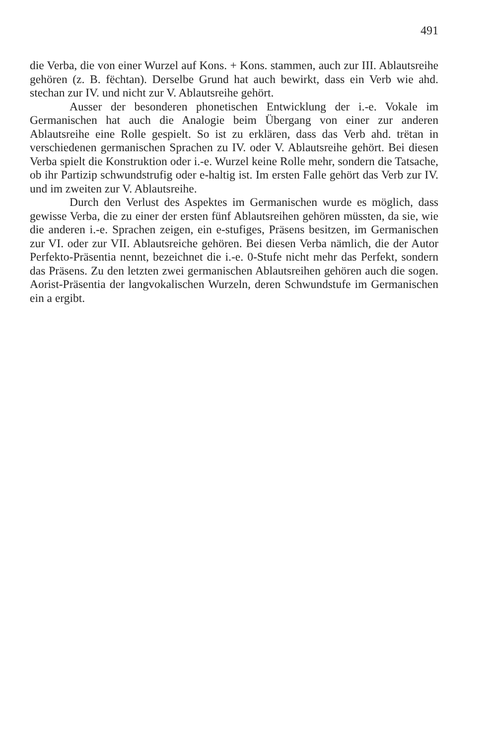491
die Verba, die von einer Wurzel auf Kons. + Kons. stammen, auch zur III. Ablautsreihe gehören (z. B. fëchtan). Derselbe Grund hat auch bewirkt, dass ein Verb wie ahd. stechan zur IV. und nicht zur V. Ablautsreihe gehört.
Ausser der besonderen phonetischen Entwicklung der i.-e. Vokale im Germanischen hat auch die Analogie beim Übergang von einer zur anderen Ablautsreihe eine Rolle gespielt. So ist zu erklären, dass das Verb ahd. trëtan in verschiedenen germanischen Sprachen zu IV. oder V. Ablautsreihe gehört. Bei diesen Verba spielt die Konstruktion oder i.-e. Wurzel keine Rolle mehr, sondern die Tatsache, ob ihr Partizip schwundstrufig oder e-haltig ist. Im ersten Falle gehört das Verb zur IV. und im zweiten zur V. Ablautsreihe.
Durch den Verlust des Aspektes im Germanischen wurde es möglich, dass gewisse Verba, die zu einer der ersten fünf Ablautsreihen gehören müssten, da sie, wie die anderen i.-e. Sprachen zeigen, ein e-stufiges, Präsens besitzen, im Germanischen zur VI. oder zur VII. Ablautsreiche gehören. Bei diesen Verba nämlich, die der Autor Perfekto-Präsentia nennt, bezeichnet die i.-e. 0-Stufe nicht mehr das Perfekt, sondern das Präsens. Zu den letzten zwei germanischen Ablautsreihen gehören auch die sogen. Aorist-Präsentia der langvokalischen Wurzeln, deren Schwundstufe im Germanischen ein a ergibt.